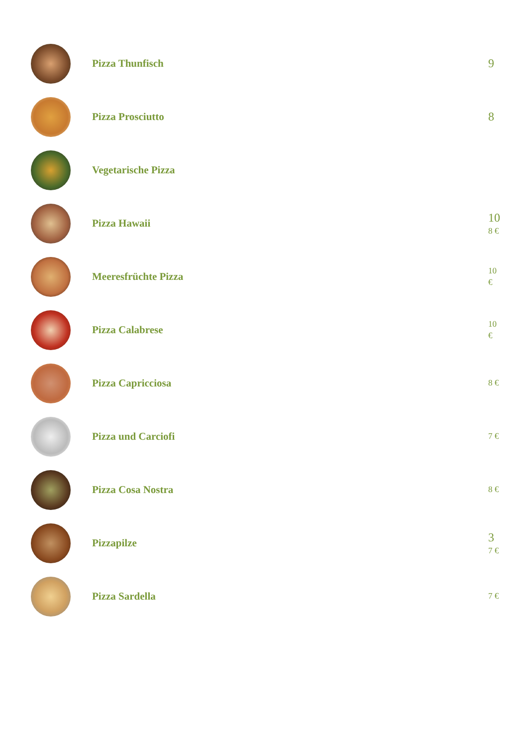Pizza Thunfisch
9
Pizza Prosciutto
8
Vegetarische Pizza
Pizza Hawaii
10
8 €
Meeresfrüchte Pizza
10
€
Pizza Calabrese
10
€
Pizza Capricciosa
8 €
Pizza und Carciofi
7 €
Pizza Cosa Nostra
8 €
Pizzapilze
3
7 €
Pizza Sardella
7 €